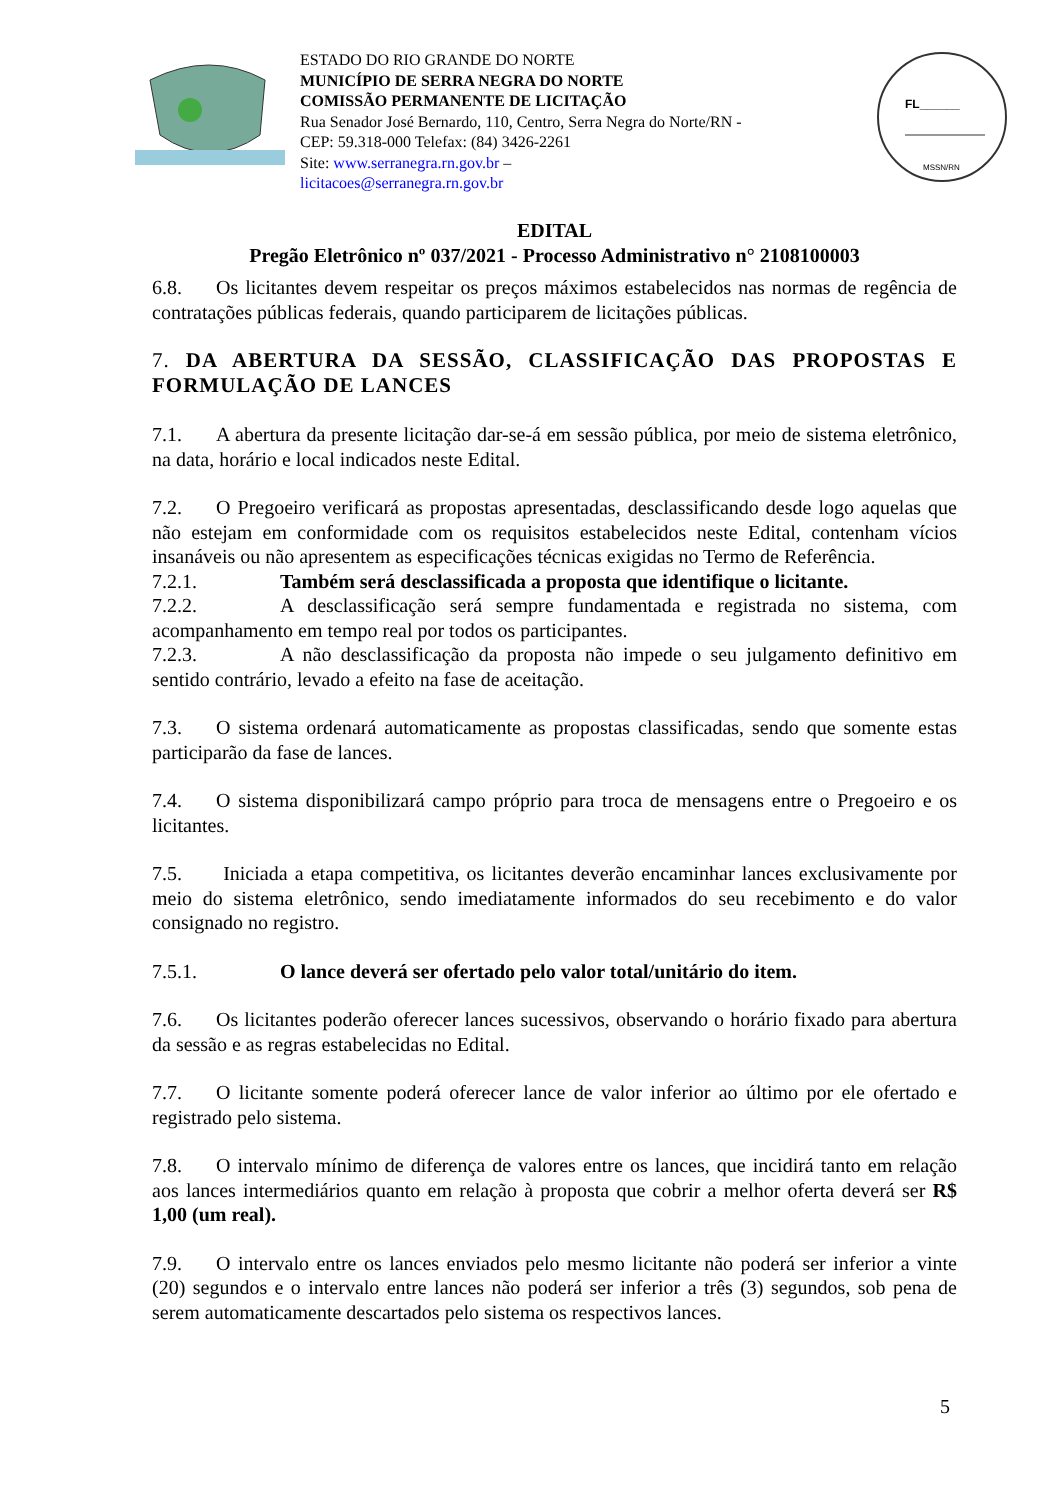ESTADO DO RIO GRANDE DO NORTE
MUNICÍPIO DE SERRA NEGRA DO NORTE
COMISSÃO PERMANENTE DE LICITAÇÃO
Rua Senador José Bernardo, 110, Centro, Serra Negra do Norte/RN - CEP: 59.318-000 Telefax: (84) 3426-2261
Site: www.serranegra.rn.gov.br –
licitacoes@serranegra.rn.gov.br
FL______
MSSN/RN
EDITAL
Pregão Eletrônico nº 037/2021 - Processo Administrativo n° 2108100003
6.8. Os licitantes devem respeitar os preços máximos estabelecidos nas normas de regência de contratações públicas federais, quando participarem de licitações públicas.
7. DA ABERTURA DA SESSÃO, CLASSIFICAÇÃO DAS PROPOSTAS E FORMULAÇÃO DE LANCES
7.1. A abertura da presente licitação dar-se-á em sessão pública, por meio de sistema eletrônico, na data, horário e local indicados neste Edital.
7.2. O Pregoeiro verificará as propostas apresentadas, desclassificando desde logo aquelas que não estejam em conformidade com os requisitos estabelecidos neste Edital, contenham vícios insanáveis ou não apresentem as especificações técnicas exigidas no Termo de Referência.
7.2.1. Também será desclassificada a proposta que identifique o licitante.
7.2.2. A desclassificação será sempre fundamentada e registrada no sistema, com acompanhamento em tempo real por todos os participantes.
7.2.3. A não desclassificação da proposta não impede o seu julgamento definitivo em sentido contrário, levado a efeito na fase de aceitação.
7.3. O sistema ordenará automaticamente as propostas classificadas, sendo que somente estas participarão da fase de lances.
7.4. O sistema disponibilizará campo próprio para troca de mensagens entre o Pregoeiro e os licitantes.
7.5. Iniciada a etapa competitiva, os licitantes deverão encaminhar lances exclusivamente por meio do sistema eletrônico, sendo imediatamente informados do seu recebimento e do valor consignado no registro.
7.5.1. O lance deverá ser ofertado pelo valor total/unitário do item.
7.6. Os licitantes poderão oferecer lances sucessivos, observando o horário fixado para abertura da sessão e as regras estabelecidas no Edital.
7.7. O licitante somente poderá oferecer lance de valor inferior ao último por ele ofertado e registrado pelo sistema.
7.8. O intervalo mínimo de diferença de valores entre os lances, que incidirá tanto em relação aos lances intermediários quanto em relação à proposta que cobrir a melhor oferta deverá ser R$ 1,00 (um real).
7.9. O intervalo entre os lances enviados pelo mesmo licitante não poderá ser inferior a vinte (20) segundos e o intervalo entre lances não poderá ser inferior a três (3) segundos, sob pena de serem automaticamente descartados pelo sistema os respectivos lances.
5